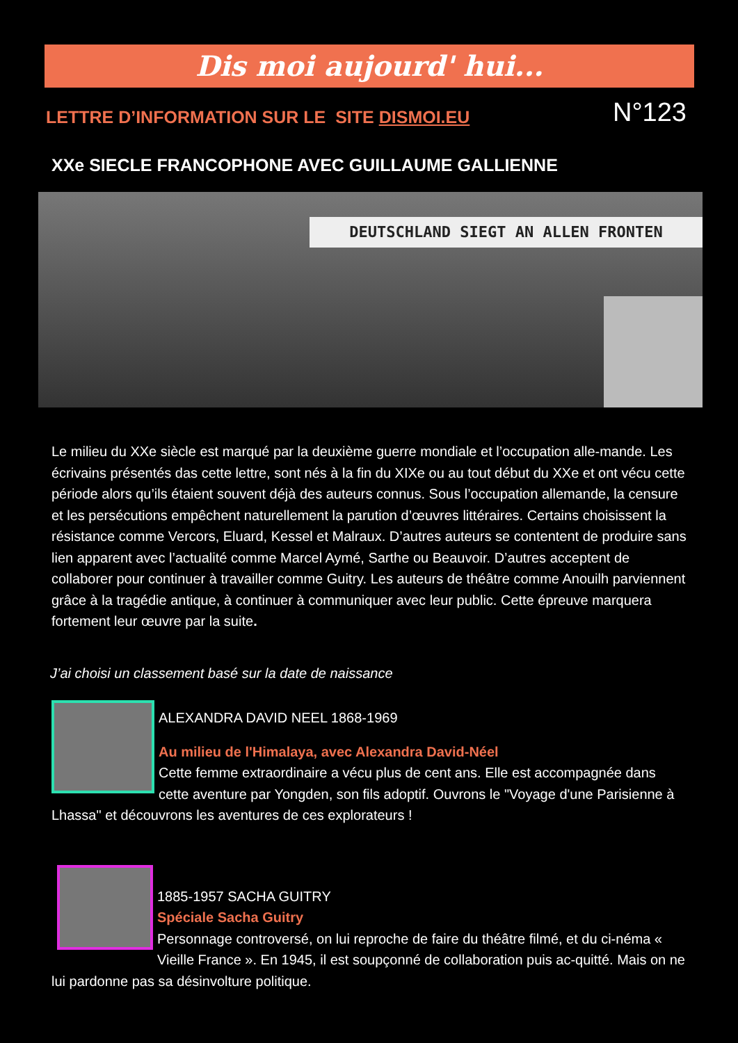Dis moi aujourd' hui...
LETTRE D’INFORMATION SUR LE SITE DISMOI.EU
N°123
XXe SIECLE FRANCOPHONE AVEC GUILLAUME GALLIENNE
DEUTSCHLAND SIEGT AN ALLEN FRONTEN
Le milieu du XXe siècle est marqué par la deuxième guerre mondiale et l’occupation alle-mande. Les écrivains présentés das cette lettre, sont nés à la fin du XIXe ou au tout début du XXe et ont vécu cette période alors qu’ils étaient souvent déjà des auteurs connus. Sous l’occupation allemande, la censure et les persécutions empêchent naturellement la parution d’œuvres littéraires. Certains choisissent la résistance comme Vercors, Eluard, Kessel et Malraux. D’autres auteurs se contentent de produire sans lien apparent avec l’actualité comme Marcel Aymé, Sarthe ou Beauvoir. D’autres acceptent de collaborer pour continuer à travailler comme Guitry. Les auteurs de théâtre comme Anouilh parviennent grâce à la tragédie antique, à continuer à communiquer avec leur public. Cette épreuve marquera fortement leur œuvre par la suite.
J’ai choisi un classement basé sur la date de naissance
ALEXANDRA DAVID NEEL 1868-1969
Au milieu de l'Himalaya, avec Alexandra David-Néel
Cette femme extraordinaire a vécu plus de cent ans. Elle est accompagnée dans cette aventure par Yongden, son fils adoptif. Ouvrons le "Voyage d'une Parisienne à Lhassa" et découvrons les aventures de ces explorateurs !
1885-1957 SACHA GUITRY
Spéciale Sacha Guitry
Personnage controversé, on lui reproche de faire du théâtre filmé, et du ci-néma « Vieille France ». En 1945, il est soupçonné de collaboration puis ac-quitté. Mais on ne lui pardonne pas sa désinvolture politique.